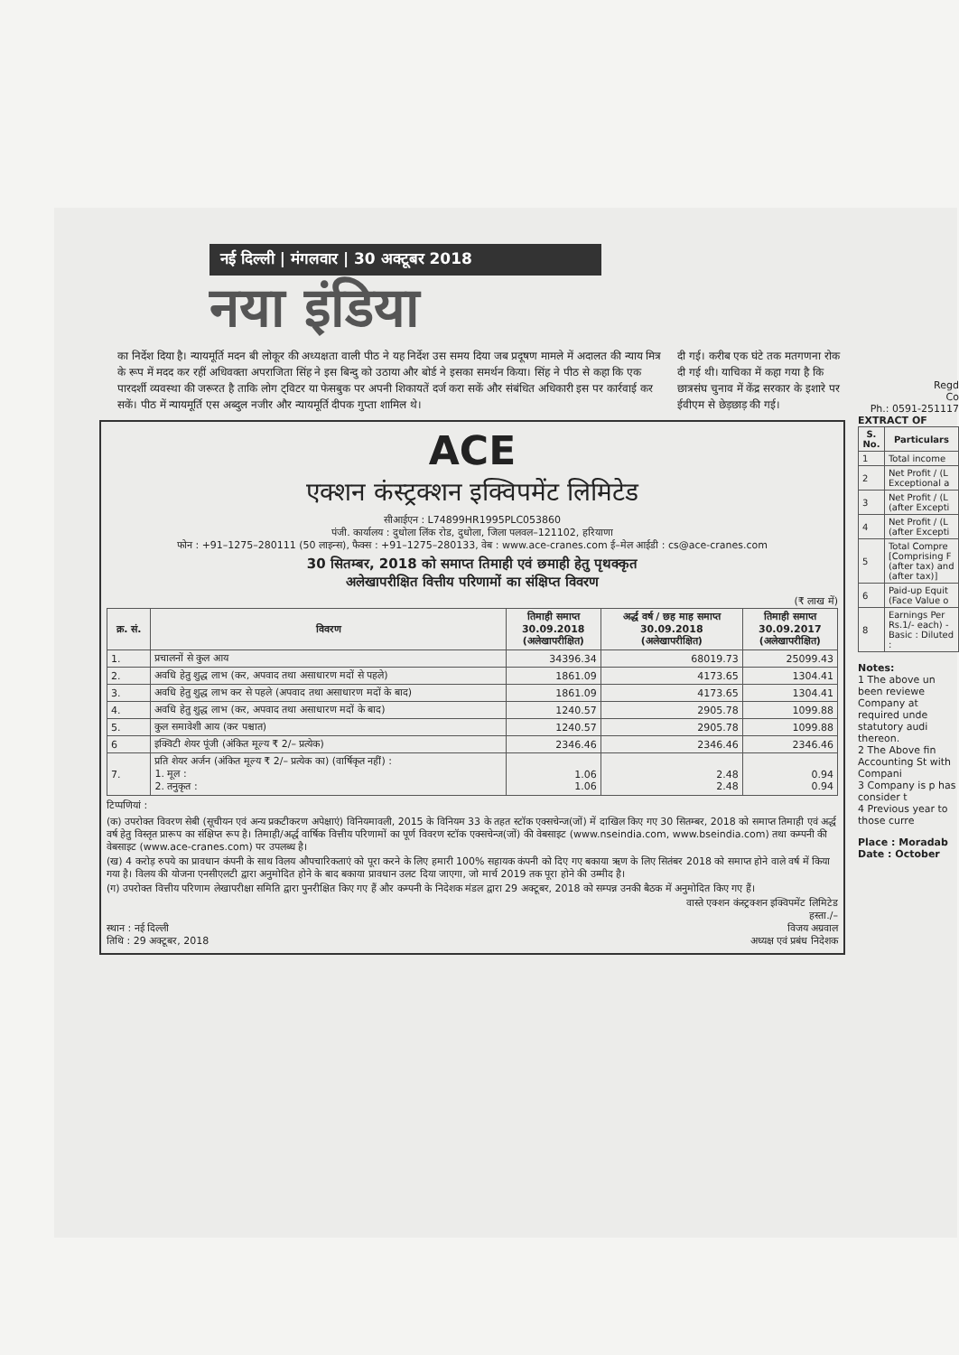नई दिल्ली | मंगलवार | 30 अक्टूबर 2018
नया इंडिया
का निर्देश दिया है। न्यायमूर्ति मदन बी लोकूर की अध्यक्षता वाली पीठ ने यह निर्देश उस समय दिया जब प्रदूषण मामले में अदालत की न्याय मित्र के रूप में मदद कर रहीं अधिवक्ता अपराजिता सिंह ने इस बिन्दु को उठाया और बोर्ड ने इसका समर्थन किया। सिंह ने पीठ से कहा कि एक पारदर्शी व्यवस्था की जरूरत है ताकि लोग ट्विटर या फेसबुक पर अपनी शिकायतें दर्ज करा सकें और संबंधित अधिकारी इस पर कार्रवाई कर सकें। पीठ में न्यायमूर्ति एस अब्दुल नजीर और न्यायमूर्ति दीपक गुप्ता शामिल थे।
दी गई। करीब एक घंटे तक मतगणना रोक दी गई थी। याचिका में कहा गया है कि छात्रसंघ चुनाव में केंद्र सरकार के इशारे पर ईवीएम से छेड़छाड़ की गई।
ACE
एक्शन कंस्ट्रक्शन इक्विपमेंट लिमिटेड
सीआईएन : L74899HR1995PLC053860
पंजी. कार्यालय : दुधोला लिंक रोड, दुधोला, जिला पलवल–121102, हरियाणा
फोन : +91–1275–280111 (50 लाइन्स), फैक्स : +91–1275–280133, वेब : www.ace-cranes.com ई–मेल आईडी : cs@ace-cranes.com
30 सितम्बर, 2018 को समाप्त तिमाही एवं छमाही हेतु पृथक्कृत
अलेखापरीक्षित वित्तीय परिणामों का संक्षिप्त विवरण
(₹ लाख में)
| क्र. सं. | विवरण | तिमाही समाप्त 30.09.2018 (अलेखापरीक्षित) | अर्द्ध वर्ष / छह माह समाप्त 30.09.2018 (अलेखापरीक्षित) | तिमाही समाप्त 30.09.2017 (अलेखापरीक्षित) |
| --- | --- | --- | --- | --- |
| 1. | प्रचालनों से कुल आय | 34396.34 | 68019.73 | 25099.43 |
| 2. | अवधि हेतु शुद्ध लाभ (कर, अपवाद तथा असाधारण मदों से पहले) | 1861.09 | 4173.65 | 1304.41 |
| 3. | अवधि हेतु शुद्ध लाभ कर से पहले (अपवाद तथा असाधारण मदों के बाद) | 1861.09 | 4173.65 | 1304.41 |
| 4. | अवधि हेतु शुद्ध लाभ (कर, अपवाद तथा असाधारण मदों के बाद) | 1240.57 | 2905.78 | 1099.88 |
| 5. | कुल समावेशी आय (कर पश्चात) | 1240.57 | 2905.78 | 1099.88 |
| 6 | इक्विटी शेयर पूंजी (अंकित मूल्य ₹ 2/– प्रत्येक) | 2346.46 | 2346.46 | 2346.46 |
| 7. | प्रति शेयर अर्जन (अंकित मूल्य ₹ 2/– प्रत्येक का) (वार्षिकृत नहीं) : 1. मूल : 2. तनुकृत : | 1.06 1.06 | 2.48 2.48 | 0.94 0.94 |
टिप्पणियां :
(क) उपरोक्त विवरण सेबी (सूचीयन एवं अन्य प्रकटीकरण अपेक्षाएं) विनियमावली, 2015 के विनियम 33 के तहत स्टॉक एक्सचेन्ज(जों) में दाखिल किए गए 30 सितम्बर, 2018 को समाप्त तिमाही एवं अर्द्ध वर्ष हेतु विस्तृत प्रारूप का संक्षिप्त रूप है। तिमाही/अर्द्ध वार्षिक वित्तीय परिणामों का पूर्ण विवरण स्टॉक एक्सचेन्ज(जों) की वेबसाइट (www.nseindia.com, www.bseindia.com) तथा कम्पनी की वेबसाइट (www.ace-cranes.com) पर उपलब्ध है।
(ख) 4 करोड़ रुपये का प्रावधान कंपनी के साथ विलय औपचारिकताएं को पूरा करने के लिए हमारी 100% सहायक कंपनी को दिए गए बकाया ऋण के लिए सितंबर 2018 को समाप्त होने वाले वर्ष में किया गया है। विलय की योजना एनसीएलटी द्वारा अनुमोदित होने के बाद बकाया प्रावधान उलट दिया जाएगा, जो मार्च 2019 तक पूरा होने की उम्मीद है।
(ग) उपरोक्त वित्तीय परिणाम लेखापरीक्षा समिति द्वारा पुनरीक्षित किए गए हैं और कम्पनी के निदेशक मंडल द्वारा 29 अक्टूबर, 2018 को सम्पन्न उनकी बैठक में अनुमोदित किए गए हैं।
वास्ते एक्शन कंस्ट्रक्शन इक्विपमेंट लिमिटेड
हस्ता./–
स्थान : नई दिल्ली
तिथि : 29 अक्टूबर, 2018
विजय अग्रवाल
अध्यक्ष एवं प्रबंध निदेशक
Regd
Co
Ph.: 0591-251117
EXTRACT OF
| S. No. | Particulars |
| --- | --- |
| 1 | Total income |
| 2 | Net Profit / (L Exceptional a |
| 3 | Net Profit / (L (after Excepti |
| 4 | Net Profit / (L (after Excepti |
| 5 | Total Compre [Comprising F (after tax) and (after tax)] |
| 6 | Paid-up Equit (Face Value o |
| 8 | Earnings Per Rs.1/- each) - Basic : Diluted : |
Notes:
1 The above un been reviewe Company at required unde statutory audi thereon.
2 The Above fin Accounting St with Compani
3 Company is p has consider t
4 Previous year to those curre
Place : Moradab
Date : October